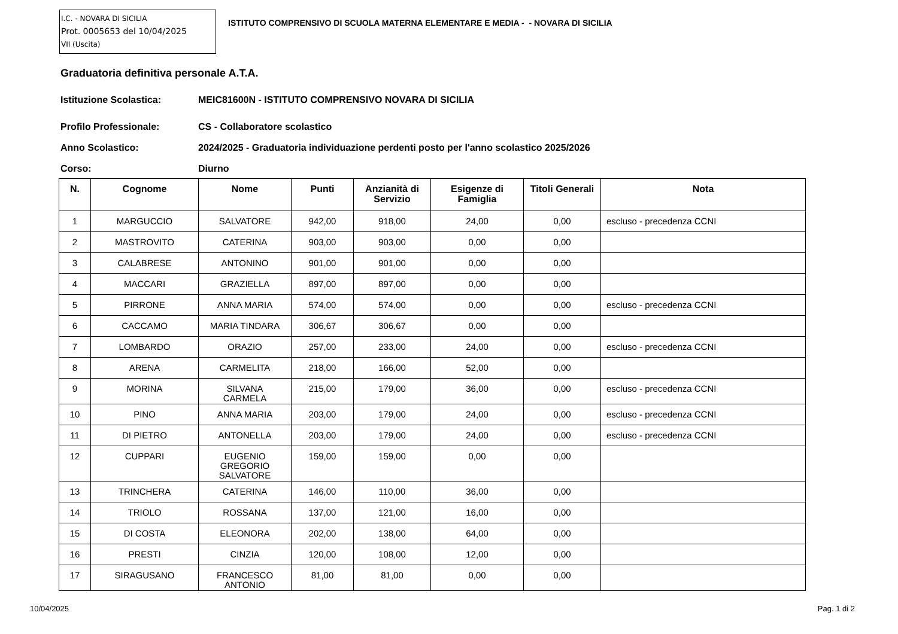I.C. - NOVARA DI SICILIA
Prot. 0005653 del 10/04/2025
VII (Uscita)
ISTITUTO COMPRENSIVO DI SCUOLA MATERNA ELEMENTARE E MEDIA - - NOVARA DI SICILIA
Graduatoria definitiva personale A.T.A.
Istituzione Scolastica: MEIC81600N - ISTITUTO COMPRENSIVO NOVARA DI SICILIA
Profilo Professionale: CS - Collaboratore scolastico
Anno Scolastico: 2024/2025 - Graduatoria individuazione perdenti posto per l'anno scolastico 2025/2026
Corso: Diurno
| N. | Cognome | Nome | Punti | Anzianità di Servizio | Esigenze di Famiglia | Titoli Generali | Nota |
| --- | --- | --- | --- | --- | --- | --- | --- |
| 1 | MARGUCCIO | SALVATORE | 942,00 | 918,00 | 24,00 | 0,00 | escluso - precedenza CCNI |
| 2 | MASTROVITO | CATERINA | 903,00 | 903,00 | 0,00 | 0,00 | |
| 3 | CALABRESE | ANTONINO | 901,00 | 901,00 | 0,00 | 0,00 | |
| 4 | MACCARI | GRAZIELLA | 897,00 | 897,00 | 0,00 | 0,00 | |
| 5 | PIRRONE | ANNA MARIA | 574,00 | 574,00 | 0,00 | 0,00 | escluso - precedenza CCNI |
| 6 | CACCAMO | MARIA TINDARA | 306,67 | 306,67 | 0,00 | 0,00 | |
| 7 | LOMBARDO | ORAZIO | 257,00 | 233,00 | 24,00 | 0,00 | escluso - precedenza CCNI |
| 8 | ARENA | CARMELITA | 218,00 | 166,00 | 52,00 | 0,00 | |
| 9 | MORINA | SILVANA CARMELA | 215,00 | 179,00 | 36,00 | 0,00 | escluso - precedenza CCNI |
| 10 | PINO | ANNA MARIA | 203,00 | 179,00 | 24,00 | 0,00 | escluso - precedenza CCNI |
| 11 | DI PIETRO | ANTONELLA | 203,00 | 179,00 | 24,00 | 0,00 | escluso - precedenza CCNI |
| 12 | CUPPARI | EUGENIO GREGORIO SALVATORE | 159,00 | 159,00 | 0,00 | 0,00 | |
| 13 | TRINCHERA | CATERINA | 146,00 | 110,00 | 36,00 | 0,00 | |
| 14 | TRIOLO | ROSSANA | 137,00 | 121,00 | 16,00 | 0,00 | |
| 15 | DI COSTA | ELEONORA | 202,00 | 138,00 | 64,00 | 0,00 | |
| 16 | PRESTI | CINZIA | 120,00 | 108,00 | 12,00 | 0,00 | |
| 17 | SIRAGUSANO | FRANCESCO ANTONIO | 81,00 | 81,00 | 0,00 | 0,00 | |
10/04/2025 Pag. 1 di 2